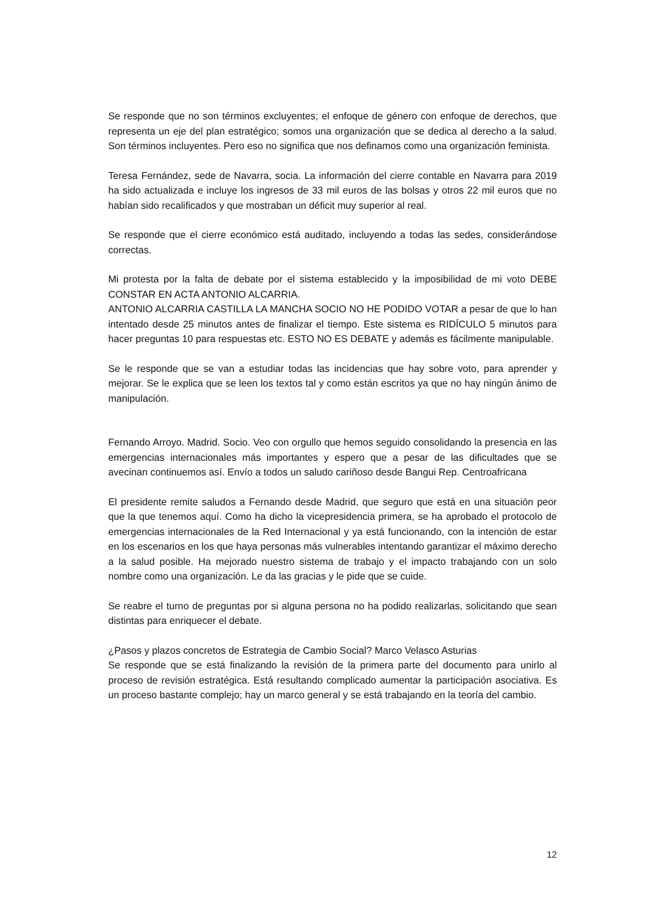Se responde que no son términos excluyentes; el enfoque de género con enfoque de derechos, que representa un eje del plan estratégico; somos una organización que se dedica al derecho a la salud. Son términos incluyentes. Pero eso no significa que nos definamos como una organización feminista.
Teresa Fernández, sede de Navarra, socia. La información del cierre contable en Navarra para 2019 ha sido actualizada e incluye los ingresos de 33 mil euros de las bolsas y otros 22 mil euros que no habían sido recalificados y que mostraban un déficit muy superior al real.
Se responde que el cierre económico está auditado, incluyendo a todas las sedes, considerándose correctas.
Mi protesta por la falta de debate por el sistema establecido y la imposibilidad de mi voto DEBE CONSTAR EN ACTA ANTONIO ALCARRIA.
ANTONIO ALCARRIA CASTILLA LA MANCHA SOCIO NO HE PODIDO VOTAR a pesar de que lo han intentado desde 25 minutos antes de finalizar el tiempo. Este sistema es RIDÍCULO 5 minutos para hacer preguntas 10 para respuestas etc. ESTO NO ES DEBATE y además es fácilmente manipulable.
Se le responde que se van a estudiar todas las incidencias que hay sobre voto, para aprender y mejorar. Se le explica que se leen los textos tal y como están escritos ya que no hay ningún ánimo de manipulación.
Fernando Arroyo. Madrid. Socio. Veo con orgullo que hemos seguido consolidando la presencia en las emergencias internacionales más importantes y espero que a pesar de las dificultades que se avecinan continuemos así. Envío a todos un saludo cariñoso desde Bangui Rep. Centroafricana
El presidente remite saludos a Fernando desde Madrid, que seguro que está en una situación peor que la que tenemos aquí. Como ha dicho la vicepresidencia primera, se ha aprobado el protocolo de emergencias internacionales de la Red Internacional y ya está funcionando, con la intención de estar en los escenarios en los que haya personas más vulnerables intentando garantizar el máximo derecho a la salud posible. Ha mejorado nuestro sistema de trabajo y el impacto trabajando con un solo nombre como una organización. Le da las gracias y le pide que se cuide.
Se reabre el turno de preguntas por si alguna persona no ha podido realizarlas, solicitando que sean distintas para enriquecer el debate.
¿Pasos y plazos concretos de Estrategia de Cambio Social? Marco Velasco Asturias
Se responde que se está finalizando la revisión de la primera parte del documento para unirlo al proceso de revisión estratégica. Está resultando complicado aumentar la participación asociativa. Es un proceso bastante complejo; hay un marco general y se está trabajando en la teoría del cambio.
12